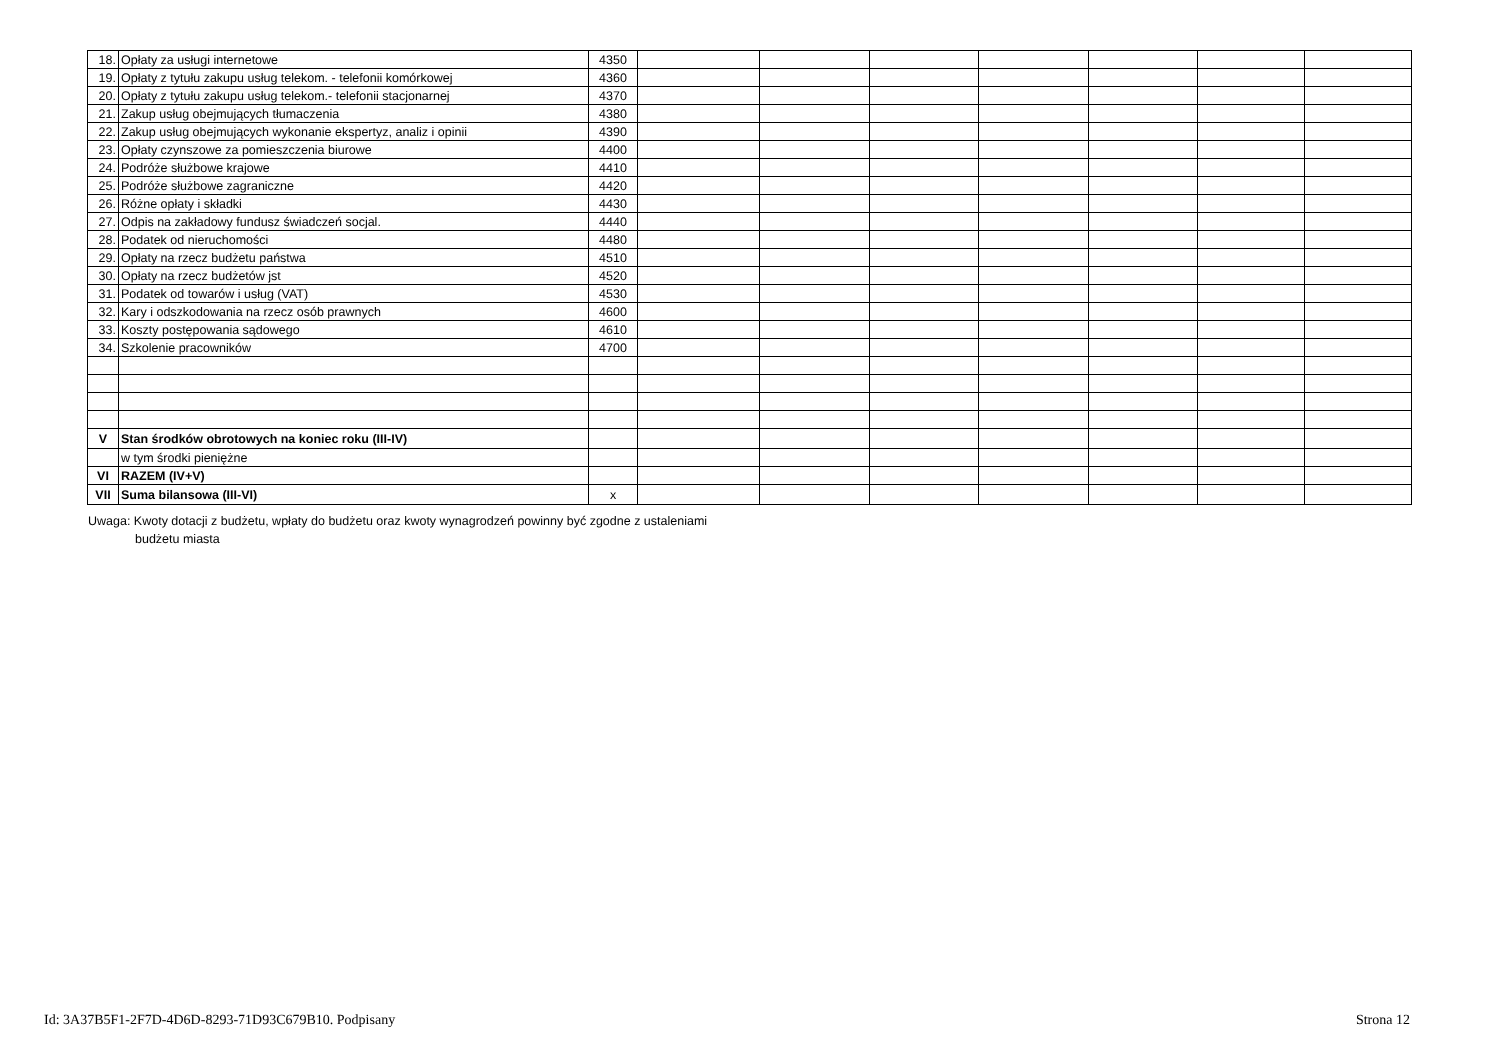| 18. | Opłaty za usługi internetowe | 4350 | | | | | | | |
| 19. | Opłaty z tytułu zakupu usług telekom. - telefonii komórkowej | 4360 | | | | | | | |
| 20. | Opłaty z tytułu zakupu usług telekom.- telefonii stacjonarnej | 4370 | | | | | | | |
| 21. | Zakup usług obejmujących tłumaczenia | 4380 | | | | | | | |
| 22. | Zakup usług obejmujących wykonanie ekspertyz, analiz i opinii | 4390 | | | | | | | |
| 23. | Opłaty czynszowe za pomieszczenia biurowe | 4400 | | | | | | | |
| 24. | Podróże służbowe krajowe | 4410 | | | | | | | |
| 25. | Podróże służbowe zagraniczne | 4420 | | | | | | | |
| 26. | Różne opłaty i składki | 4430 | | | | | | | |
| 27. | Odpis na zakładowy fundusz świadczeń socjal. | 4440 | | | | | | | |
| 28. | Podatek od nieruchomości | 4480 | | | | | | | |
| 29. | Opłaty na rzecz budżetu państwa | 4510 | | | | | | | |
| 30. | Opłaty na rzecz budżetów jst | 4520 | | | | | | | |
| 31. | Podatek od towarów i usług (VAT) | 4530 | | | | | | | |
| 32. | Kary i odszkodowania na rzecz osób prawnych | 4600 | | | | | | | |
| 33. | Koszty postępowania sądowego | 4610 | | | | | | | |
| 34. | Szkolenie pracowników | 4700 | | | | | | | |
| V | Stan środków obrotowych na koniec roku (III-IV) | | | | | | | | |
| | w tym środki pieniężne | | | | | | | | |
| VI | RAZEM (IV+V) | | | | | | | | |
| VII | Suma bilansowa (III-VI) | x | | | | | | | |
Uwaga: Kwoty dotacji z budżetu, wpłaty do budżetu oraz kwoty wynagrodzeń powinny być zgodne z ustaleniami
budżetu miasta
Id: 3A37B5F1-2F7D-4D6D-8293-71D93C679B10. Podpisany Strona 12